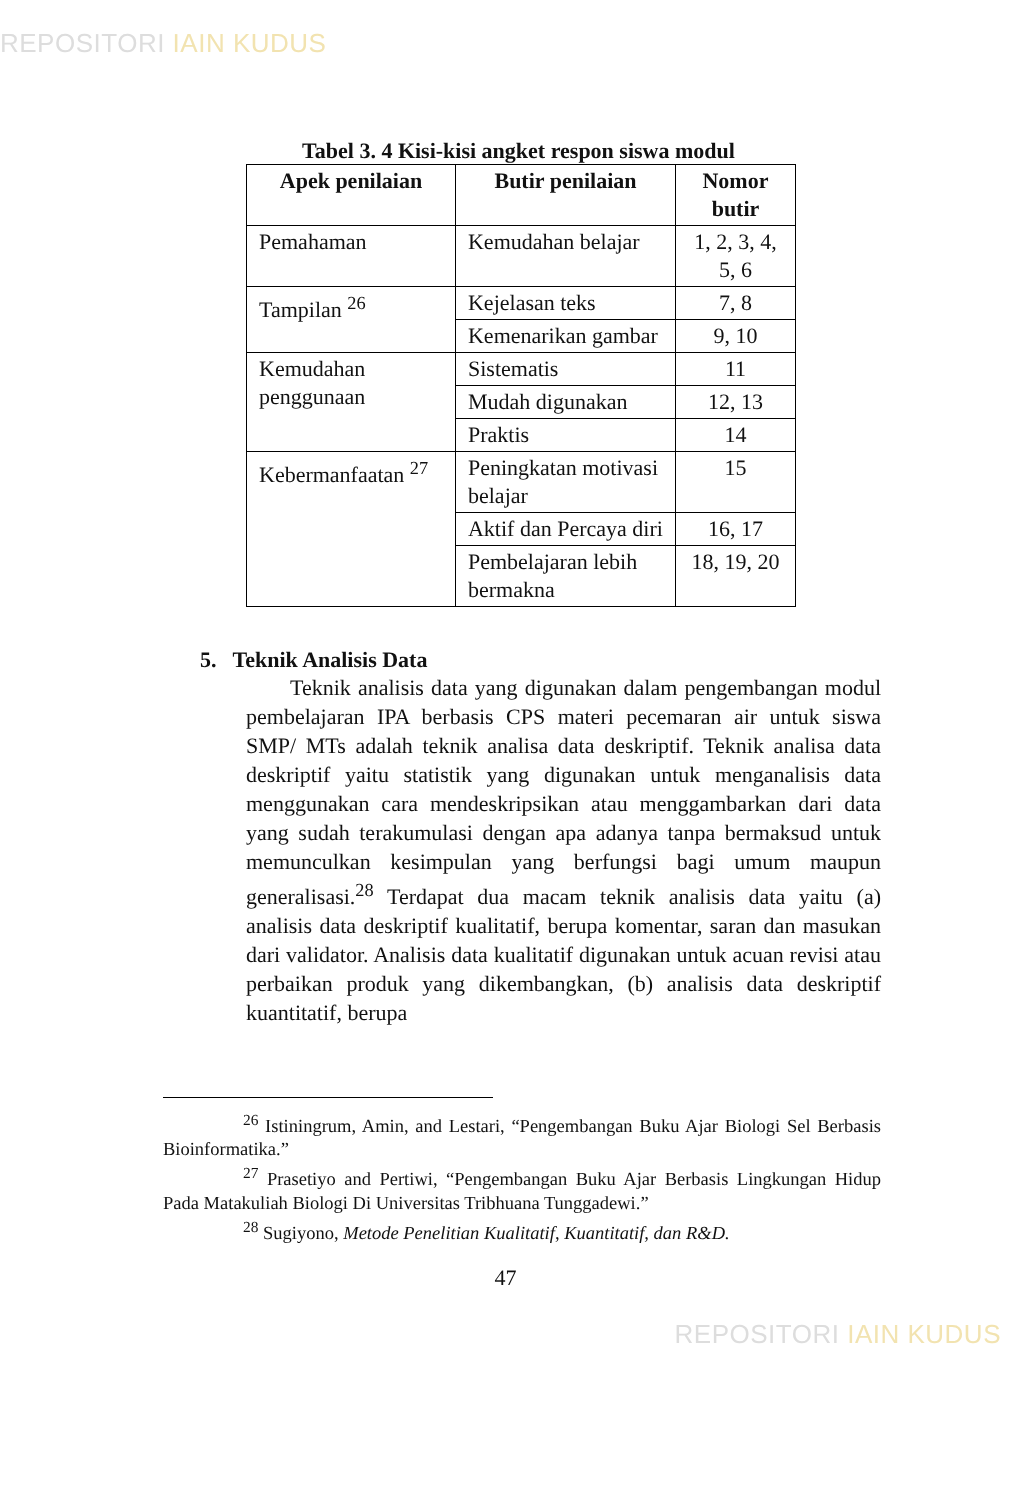REPOSITORI IAIN KUDUS
Tabel 3. 4 Kisi-kisi angket respon siswa modul
| Apek penilaian | Butir penilaian | Nomor butir |
| --- | --- | --- |
| Pemahaman | Kemudahan belajar | 1, 2, 3, 4, 5, 6 |
| Tampilan <sup>26</sup> | Kejelasan teks | 7, 8 |
| | Kemenarikan gambar | 9, 10 |
| Kemudahan penggunaan | Sistematis | 11 |
| | Mudah digunakan | 12, 13 |
| | Praktis | 14 |
| Kebermanfaatan <sup>27</sup> | Peningkatan motivasi belajar | 15 |
| | Aktif dan Percaya diri | 16, 17 |
| | Pembelajaran lebih bermakna | 18, 19, 20 |
5. Teknik Analisis Data
Teknik analisis data yang digunakan dalam pengembangan modul pembelajaran IPA berbasis CPS materi pecemaran air untuk siswa SMP/ MTs adalah teknik analisa data deskriptif. Teknik analisa data deskriptif yaitu statistik yang digunakan untuk menganalisis data menggunakan cara mendeskripsikan atau menggambarkan dari data yang sudah terakumulasi dengan apa adanya tanpa bermaksud untuk memunculkan kesimpulan yang berfungsi bagi umum maupun generalisasi.<sup>28</sup> Terdapat dua macam teknik analisis data yaitu (a) analisis data deskriptif kualitatif, berupa komentar, saran dan masukan dari validator. Analisis data kualitatif digunakan untuk acuan revisi atau perbaikan produk yang dikembangkan, (b) analisis data deskriptif kuantitatif, berupa
<sup>26</sup> Istiningrum, Amin, and Lestari, “Pengembangan Buku Ajar Biologi Sel Berbasis Bioinformatika.”
<sup>27</sup> Prasetiyo and Pertiwi, “Pengembangan Buku Ajar Berbasis Lingkungan Hidup Pada Matakuliah Biologi Di Universitas Tribhuana Tunggadewi.”
<sup>28</sup> Sugiyono, Metode Penelitian Kualitatif, Kuantitatif, dan R&D.
47
REPOSITORI IAIN KUDUS